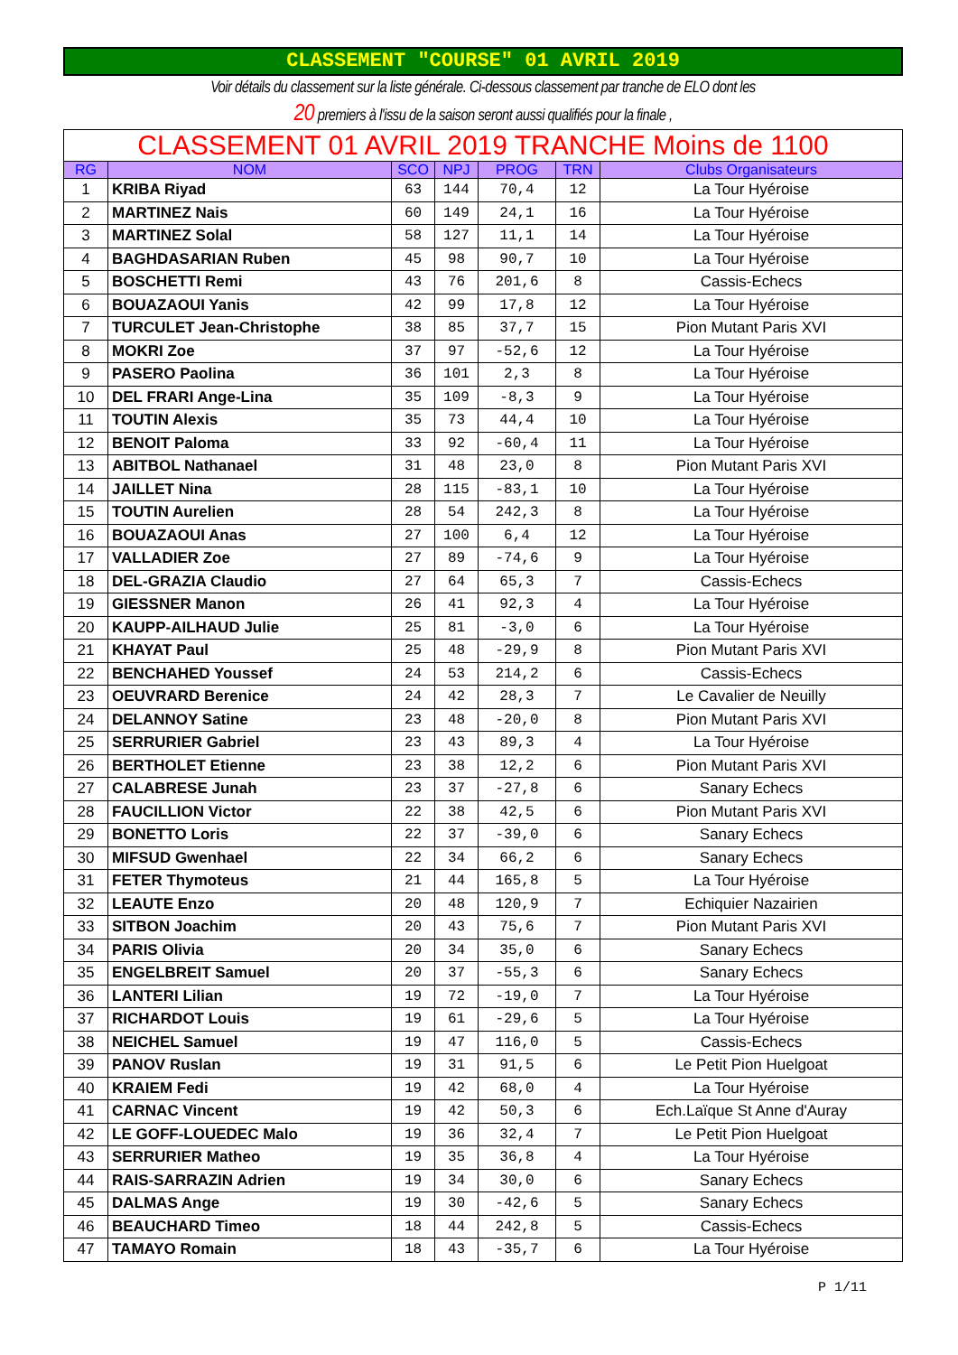CLASSEMENT "COURSE" 01 AVRIL 2019
Voir détails du classement sur la liste générale. Ci-dessous classement par tranche de ELO dont les
20 premiers à l'issu de la saison seront aussi qualifiés pour la finale ,
| CLASSEMENT 01 AVRIL 2019 TRANCHE Moins de 1100 | | | | | | |
| --- | --- | --- | --- | --- | --- | --- |
| RG | NOM | SCO | NPJ | PROG | TRN | Clubs Organisateurs |
| 1 | KRIBA Riyad | 63 | 144 | 70,4 | 12 | La Tour Hyéroise |
| 2 | MARTINEZ Nais | 60 | 149 | 24,1 | 16 | La Tour Hyéroise |
| 3 | MARTINEZ Solal | 58 | 127 | 11,1 | 14 | La Tour Hyéroise |
| 4 | BAGHDASARIAN Ruben | 45 | 98 | 90,7 | 10 | La Tour Hyéroise |
| 5 | BOSCHETTI Remi | 43 | 76 | 201,6 | 8 | Cassis-Echecs |
| 6 | BOUAZAOUI Yanis | 42 | 99 | 17,8 | 12 | La Tour Hyéroise |
| 7 | TURCULET Jean-Christophe | 38 | 85 | 37,7 | 15 | Pion Mutant Paris XVI |
| 8 | MOKRI Zoe | 37 | 97 | -52,6 | 12 | La Tour Hyéroise |
| 9 | PASERO Paolina | 36 | 101 | 2,3 | 8 | La Tour Hyéroise |
| 10 | DEL FRARI Ange-Lina | 35 | 109 | -8,3 | 9 | La Tour Hyéroise |
| 11 | TOUTIN Alexis | 35 | 73 | 44,4 | 10 | La Tour Hyéroise |
| 12 | BENOIT Paloma | 33 | 92 | -60,4 | 11 | La Tour Hyéroise |
| 13 | ABITBOL Nathanael | 31 | 48 | 23,0 | 8 | Pion Mutant Paris XVI |
| 14 | JAILLET Nina | 28 | 115 | -83,1 | 10 | La Tour Hyéroise |
| 15 | TOUTIN Aurelien | 28 | 54 | 242,3 | 8 | La Tour Hyéroise |
| 16 | BOUAZAOUI Anas | 27 | 100 | 6,4 | 12 | La Tour Hyéroise |
| 17 | VALLADIER Zoe | 27 | 89 | -74,6 | 9 | La Tour Hyéroise |
| 18 | DEL-GRAZIA Claudio | 27 | 64 | 65,3 | 7 | Cassis-Echecs |
| 19 | GIESSNER Manon | 26 | 41 | 92,3 | 4 | La Tour Hyéroise |
| 20 | KAUPP-AILHAUD Julie | 25 | 81 | -3,0 | 6 | La Tour Hyéroise |
| 21 | KHAYAT Paul | 25 | 48 | -29,9 | 8 | Pion Mutant Paris XVI |
| 22 | BENCHAHED Youssef | 24 | 53 | 214,2 | 6 | Cassis-Echecs |
| 23 | OEUVRARD Berenice | 24 | 42 | 28,3 | 7 | Le Cavalier de Neuilly |
| 24 | DELANNOY Satine | 23 | 48 | -20,0 | 8 | Pion Mutant Paris XVI |
| 25 | SERRURIER Gabriel | 23 | 43 | 89,3 | 4 | La Tour Hyéroise |
| 26 | BERTHOLET Etienne | 23 | 38 | 12,2 | 6 | Pion Mutant Paris XVI |
| 27 | CALABRESE Junah | 23 | 37 | -27,8 | 6 | Sanary Echecs |
| 28 | FAUCILLION Victor | 22 | 38 | 42,5 | 6 | Pion Mutant Paris XVI |
| 29 | BONETTO Loris | 22 | 37 | -39,0 | 6 | Sanary Echecs |
| 30 | MIFSUD Gwenhael | 22 | 34 | 66,2 | 6 | Sanary Echecs |
| 31 | FETER Thymoteus | 21 | 44 | 165,8 | 5 | La Tour Hyéroise |
| 32 | LEAUTE Enzo | 20 | 48 | 120,9 | 7 | Echiquier Nazairien |
| 33 | SITBON Joachim | 20 | 43 | 75,6 | 7 | Pion Mutant Paris XVI |
| 34 | PARIS Olivia | 20 | 34 | 35,0 | 6 | Sanary Echecs |
| 35 | ENGELBREIT Samuel | 20 | 37 | -55,3 | 6 | Sanary Echecs |
| 36 | LANTERI Lilian | 19 | 72 | -19,0 | 7 | La Tour Hyéroise |
| 37 | RICHARDOT Louis | 19 | 61 | -29,6 | 5 | La Tour Hyéroise |
| 38 | NEICHEL Samuel | 19 | 47 | 116,0 | 5 | Cassis-Echecs |
| 39 | PANOV Ruslan | 19 | 31 | 91,5 | 6 | Le Petit Pion Huelgoat |
| 40 | KRAIEM Fedi | 19 | 42 | 68,0 | 4 | La Tour Hyéroise |
| 41 | CARNAC Vincent | 19 | 42 | 50,3 | 6 | Ech.Laïque St Anne d'Auray |
| 42 | LE GOFF-LOUEDEC Malo | 19 | 36 | 32,4 | 7 | Le Petit Pion Huelgoat |
| 43 | SERRURIER Matheo | 19 | 35 | 36,8 | 4 | La Tour Hyéroise |
| 44 | RAIS-SARRAZIN Adrien | 19 | 34 | 30,0 | 6 | Sanary Echecs |
| 45 | DALMAS Ange | 19 | 30 | -42,6 | 5 | Sanary Echecs |
| 46 | BEAUCHARD Timeo | 18 | 44 | 242,8 | 5 | Cassis-Echecs |
| 47 | TAMAYO Romain | 18 | 43 | -35,7 | 6 | La Tour Hyéroise |
P 1/11